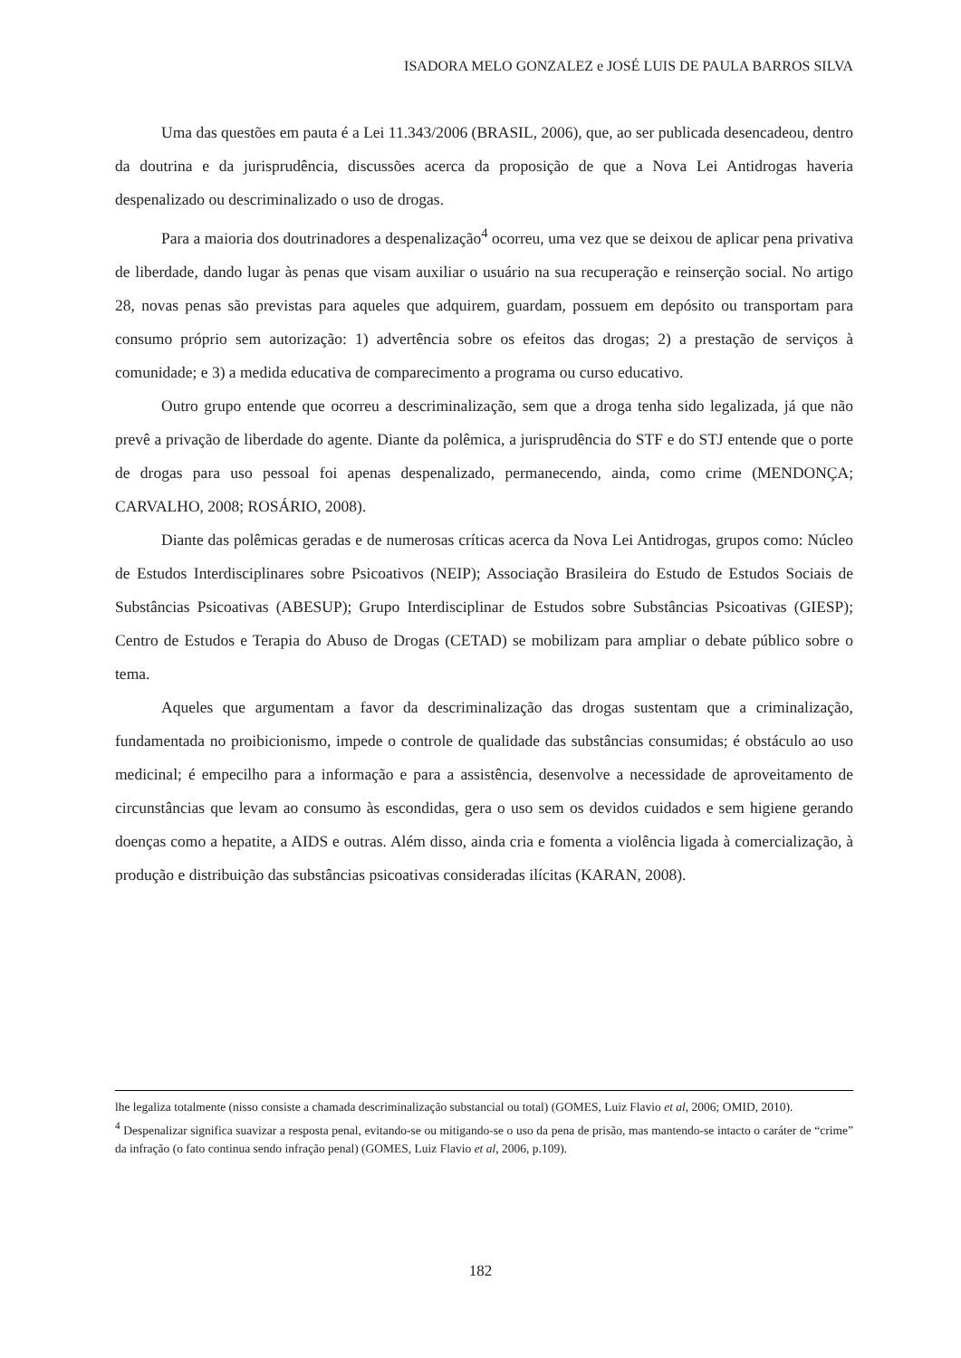ISADORA MELO GONZALEZ e JOSÉ LUIS DE PAULA BARROS SILVA
Uma das questões em pauta é a Lei 11.343/2006 (BRASIL, 2006), que, ao ser publicada desencadeou, dentro da doutrina e da jurisprudência, discussões acerca da proposição de que a Nova Lei Antidrogas haveria despenalizado ou descriminalizado o uso de drogas.
Para a maioria dos doutrinadores a despenalização<sup>4</sup> ocorreu, uma vez que se deixou de aplicar pena privativa de liberdade, dando lugar às penas que visam auxiliar o usuário na sua recuperação e reinserção social. No artigo 28, novas penas são previstas para aqueles que adquirem, guardam, possuem em depósito ou transportam para consumo próprio sem autorização: 1) advertência sobre os efeitos das drogas; 2) a prestação de serviços à comunidade; e 3) a medida educativa de comparecimento a programa ou curso educativo.
Outro grupo entende que ocorreu a descriminalização, sem que a droga tenha sido legalizada, já que não prevê a privação de liberdade do agente. Diante da polêmica, a jurisprudência do STF e do STJ entende que o porte de drogas para uso pessoal foi apenas despenalizado, permanecendo, ainda, como crime (MENDONÇA; CARVALHO, 2008; ROSÁRIO, 2008).
Diante das polêmicas geradas e de numerosas críticas acerca da Nova Lei Antidrogas, grupos como: Núcleo de Estudos Interdisciplinares sobre Psicoativos (NEIP); Associação Brasileira do Estudo de Estudos Sociais de Substâncias Psicoativas (ABESUP); Grupo Interdisciplinar de Estudos sobre Substâncias Psicoativas (GIESP); Centro de Estudos e Terapia do Abuso de Drogas (CETAD) se mobilizam para ampliar o debate público sobre o tema.
Aqueles que argumentam a favor da descriminalização das drogas sustentam que a criminalização, fundamentada no proibicionismo, impede o controle de qualidade das substâncias consumidas; é obstáculo ao uso medicinal; é empecilho para a informação e para a assistência, desenvolve a necessidade de aproveitamento de circunstâncias que levam ao consumo às escondidas, gera o uso sem os devidos cuidados e sem higiene gerando doenças como a hepatite, a AIDS e outras. Além disso, ainda cria e fomenta a violência ligada à comercialização, à produção e distribuição das substâncias psicoativas consideradas ilícitas (KARAN, 2008).
lhe legaliza totalmente (nisso consiste a chamada descriminalização substancial ou total) (GOMES, Luiz Flavio et al, 2006; OMID, 2010).
<sup>4</sup> Despenalizar significa suavizar a resposta penal, evitando-se ou mitigando-se o uso da pena de prisão, mas mantendo-se intacto o caráter de “crime” da infração (o fato continua sendo infração penal) (GOMES, Luiz Flavio et al, 2006, p.109).
182